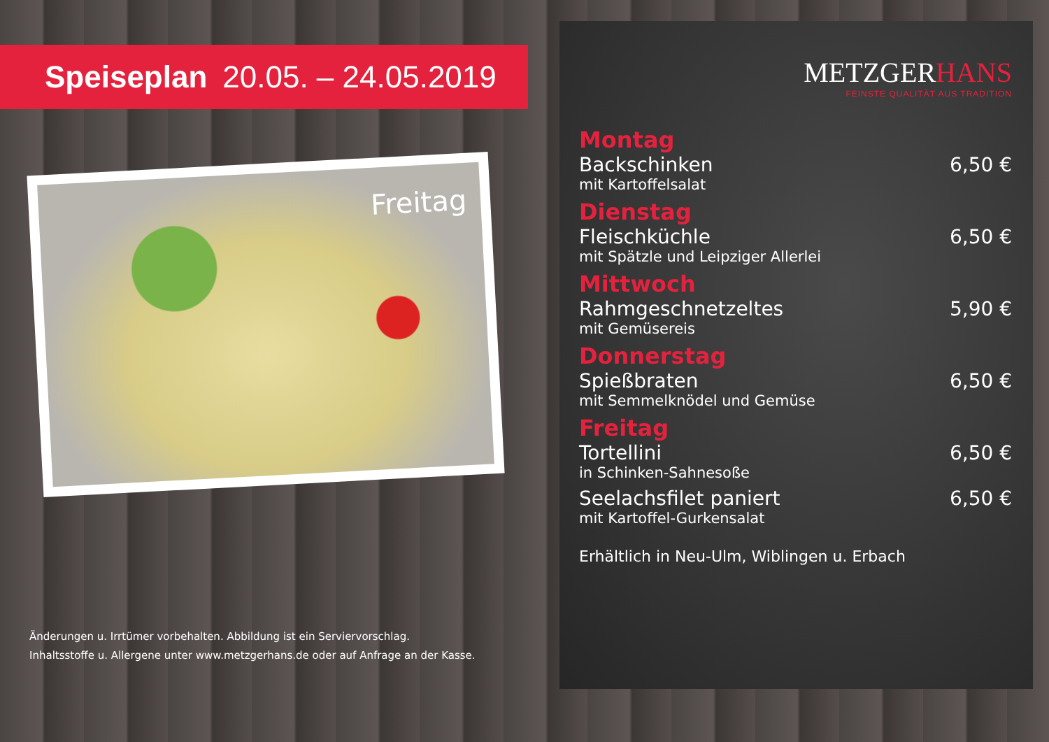Speiseplan 20.05. – 24.05.2019
Freitag
Änderungen u. Irrtümer vorbehalten. Abbildung ist ein Serviervorschlag.
Inhaltsstoffe u. Allergene unter www.metzgerhans.de oder auf Anfrage an der Kasse.
METZGERHANS
FEINSTE QUALITÄT AUS TRADITION
Montag
Backschinken 6,50 €
mit Kartoffelsalat
Dienstag
Fleischküchle 6,50 €
mit Spätzle und Leipziger Allerlei
Mittwoch
Rahmgeschnetzeltes 5,90 €
mit Gemüsereis
Donnerstag
Spießbraten 6,50 €
mit Semmelknödel und Gemüse
Freitag
Tortellini 6,50 €
in Schinken-Sahnesoße
Seelachsfilet paniert 6,50 €
mit Kartoffel-Gurkensalat
Erhältlich in Neu-Ulm, Wiblingen u. Erbach